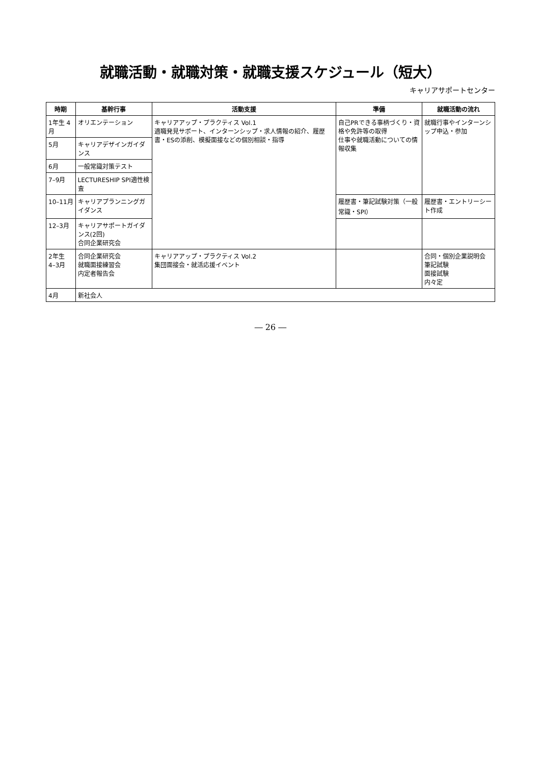就職活動・就職対策・就職支援スケジュール（短大）
キャリアサポートセンター
| 時期 | 基幹行事 | 活動支援 | 準備 | 就職活動の流れ |
| --- | --- | --- | --- | --- |
| 1年生 4月 | オリエンテーション | キャリアアップ・プラクティス Vol.1 適職発見サポート、インターンシップ・求人情報の紹介、履歴書・ESの添削、模擬面接などの個別相談・指導 | 自己PRできる事柄づくり・資格や免許等の取得 仕事や就職活動についての情報収集 | 就職行事やインターンシップ申込・参加 |
| 5月 | キャリアデザインガイダンス | | | |
| 6月 | 一般常識対策テスト | | | |
| 7–9月 | LECTURESHIP SPI適性検査 | | | |
| 10–11月 | キャリアプランニングガイダンス | | 履歴書・筆記試験対策（一般常識・SPI） | 履歴書・エントリーシート作成 |
| 12–3月 | キャリアサポートガイダンス(2回) 合同企業研究会 | | | |
| 2年生 4–3月 | 合同企業研究会 就職面接練習会 内定者報告会 | キャリアアップ・プラクティス Vol.2 集団面接会・就活応援イベント | | 合同・個別企業説明会 筆記試験 面接試験 内々定 |
| 4月 | 新社会人 | | | |
― 26 ―